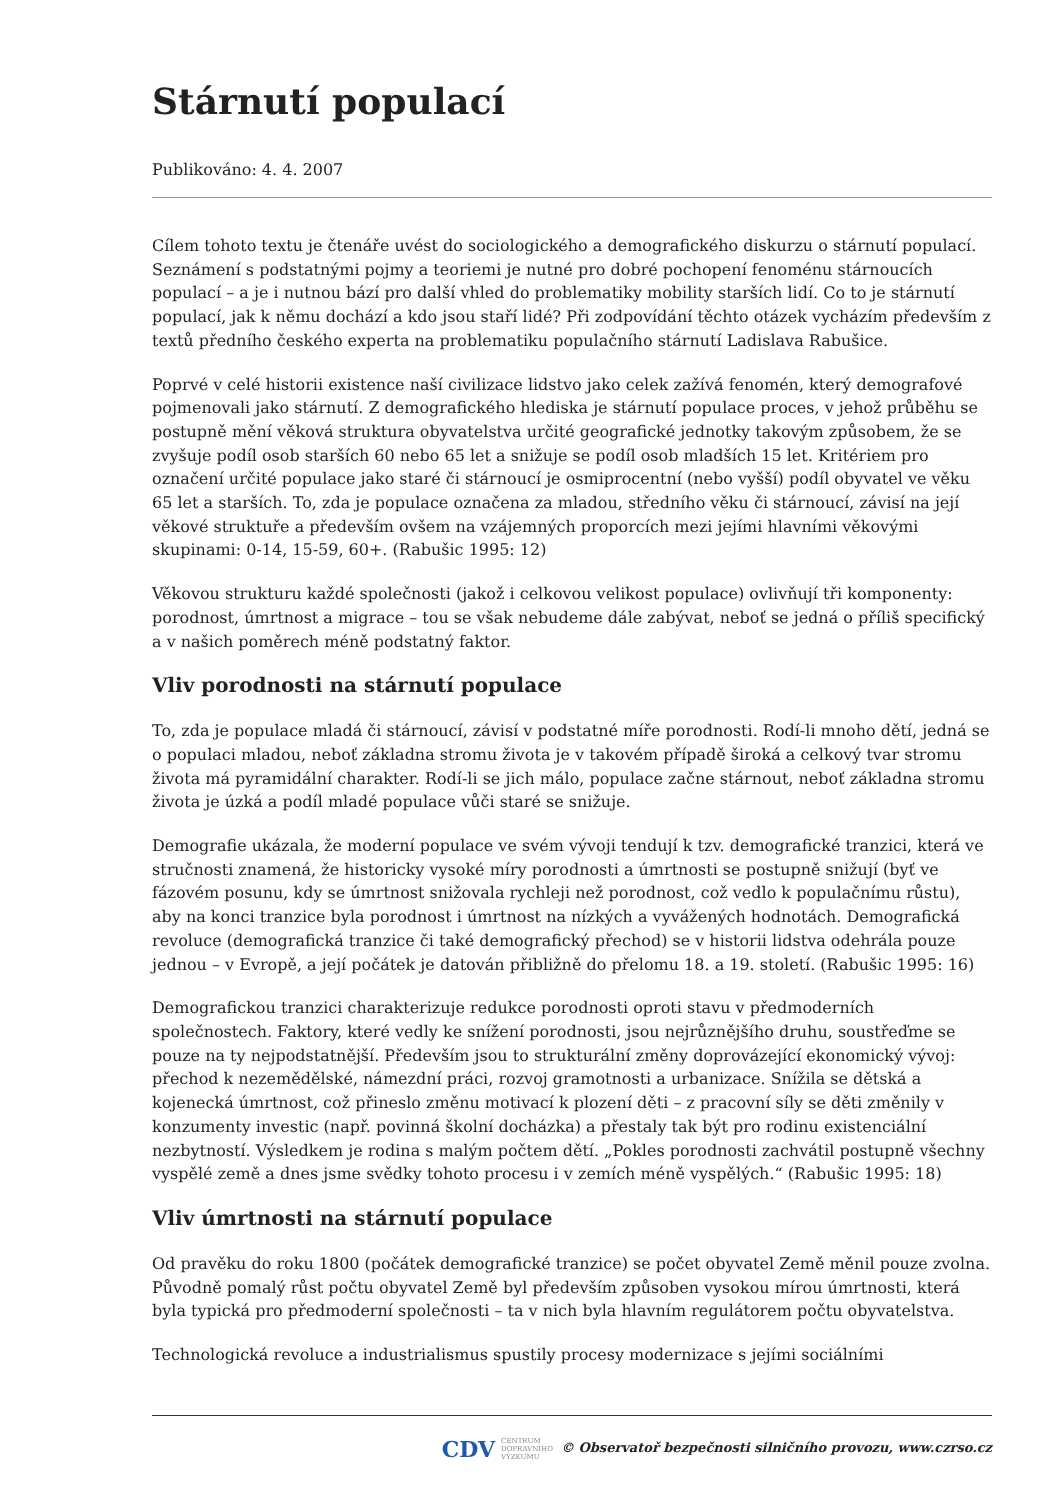Stárnutí populací
Publikováno: 4. 4. 2007
Cílem tohoto textu je čtenáře uvést do sociologického a demografického diskurzu o stárnutí populací. Seznámení s podstatnými pojmy a teoriemi je nutné pro dobré pochopení fenoménu stárnoucích populací – a je i nutnou bází pro další vhled do problematiky mobility starších lidí. Co to je stárnutí populací, jak k němu dochází a kdo jsou staří lidé? Při zodpovídání těchto otázek vycházím především z textů předního českého experta na problematiku populačního stárnutí Ladislava Rabušice.
Poprvé v celé historii existence naší civilizace lidstvo jako celek zažívá fenomén, který demografové pojmenovali jako stárnutí. Z demografického hlediska je stárnutí populace proces, v jehož průběhu se postupně mění věková struktura obyvatelstva určité geografické jednotky takovým způsobem, že se zvyšuje podíl osob starších 60 nebo 65 let a snižuje se podíl osob mladších 15 let. Kritériem pro označení určité populace jako staré či stárnoucí je osmiprocentní (nebo vyšší) podíl obyvatel ve věku 65 let a starších. To, zda je populace označena za mladou, středního věku či stárnoucí, závisí na její věkové struktuře a především ovšem na vzájemných proporcích mezi jejími hlavními věkovými skupinami: 0-14, 15-59, 60+. (Rabušic 1995: 12)
Věkovou strukturu každé společnosti (jakož i celkovou velikost populace) ovlivňují tři komponenty: porodnost, úmrtnost a migrace – tou se však nebudeme dále zabývat, neboť se jedná o příliš specifický a v našich poměrech méně podstatný faktor.
Vliv porodnosti na stárnutí populace
To, zda je populace mladá či stárnoucí, závisí v podstatné míře porodnosti. Rodí-li mnoho dětí, jedná se o populaci mladou, neboť základna stromu života je v takovém případě široká a celkový tvar stromu života má pyramidální charakter. Rodí-li se jich málo, populace začne stárnout, neboť základna stromu života je úzká a podíl mladé populace vůči staré se snižuje.
Demografie ukázala, že moderní populace ve svém vývoji tendují k tzv. demografické tranzici, která ve stručnosti znamená, že historicky vysoké míry porodnosti a úmrtnosti se postupně snižují (byť ve fázovém posunu, kdy se úmrtnost snižovala rychleji než porodnost, což vedlo k populačnímu růstu), aby na konci tranzice byla porodnost i úmrtnost na nízkých a vyvážených hodnotách. Demografická revoluce (demografická tranzice či také demografický přechod) se v historii lidstva odehrála pouze jednou – v Evropě, a její počátek je datován přibližně do přelomu 18. a 19. století. (Rabušic 1995: 16)
Demografickou tranzici charakterizuje redukce porodnosti oproti stavu v předmoderních společnostech. Faktory, které vedly ke snížení porodnosti, jsou nejrůznějšího druhu, soustřeďme se pouze na ty nejpodstatnější. Především jsou to strukturální změny doprovázející ekonomický vývoj: přechod k nezemědělské, námezdní práci, rozvoj gramotnosti a urbanizace. Snížila se dětská a kojenecká úmrtnost, což přineslo změnu motivací k plození děti – z pracovní síly se děti změnily v konzumenty investic (např. povinná školní docházka) a přestaly tak být pro rodinu existenciální nezbytností. Výsledkem je rodina s malým počtem dětí. „Pokles porodnosti zachvátil postupně všechny vyspělé země a dnes jsme svědky tohoto procesu i v zemích méně vyspělých.“ (Rabušic 1995: 18)
Vliv úmrtnosti na stárnutí populace
Od pravěku do roku 1800 (počátek demografické tranzice) se počet obyvatel Země měnil pouze zvolna. Původně pomalý růst počtu obyvatel Země byl především způsoben vysokou mírou úmrtnosti, která byla typická pro předmoderní společnosti – ta v nich byla hlavním regulátorem počtu obyvatelstva.
Technologická revoluce a industrialismus spustily procesy modernizace s jejími sociálními
CDV CENTRUM
DOPRAVNÍHO
VÝZKUMU © Observatoř bezpečnosti silničního provozu, www.czrso.cz